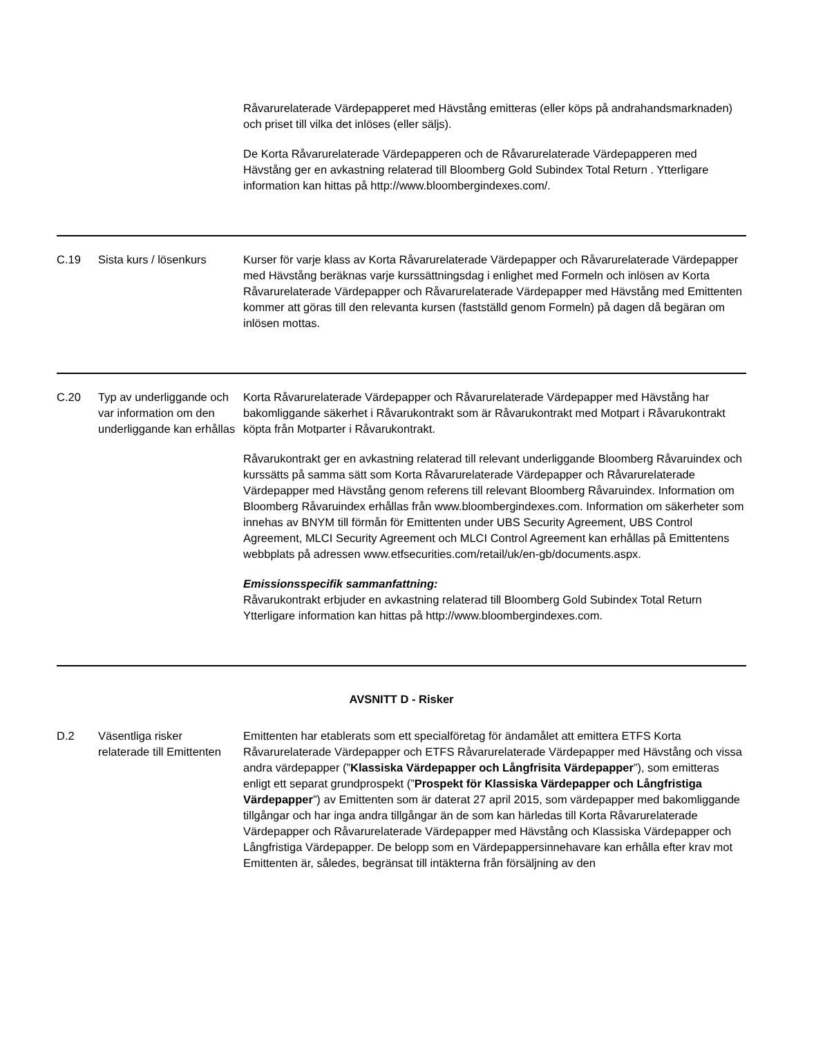| | | Råvarurelaterade Värdepapperet med Hävstång emitteras (eller köps på andrahandsmarknaden) och priset till vilka det inlöses (eller säljs). De Korta Råvarurelaterade Värdepapperen och de Råvarurelaterade Värdepapperen med Hävstång ger en avkastning relaterad till Bloomberg Gold Subindex Total Return . Ytterligare information kan hittas på http://www.bloombergindexes.com/. |
| C.19 | Sista kurs / lösenkurs | Kurser för varje klass av Korta Råvarurelaterade Värdepapper och Råvarurelaterade Värdepapper med Hävstång beräknas varje kurssättningsdag i enlighet med Formeln och inlösen av Korta Råvarurelaterade Värdepapper och Råvarurelaterade Värdepapper med Hävstång med Emittenten kommer att göras till den relevanta kursen (fastställd genom Formeln) på dagen då begäran om inlösen mottas. |
| C.20 | Typ av underliggande och var information om den underliggande kan erhållas | Korta Råvarurelaterade Värdepapper och Råvarurelaterade Värdepapper med Hävstång har bakomliggande säkerhet i Råvarukontrakt som är Råvarukontrakt med Motpart i Råvarukontrakt köpta från Motparter i Råvarukontrakt. Råvarukontrakt ger en avkastning relaterad till relevant underliggande Bloomberg Råvaruindex och kurssätts på samma sätt som Korta Råvarurelaterade Värdepapper och Råvarurelaterade Värdepapper med Hävstång genom referens till relevant Bloomberg Råvaruindex. Information om Bloomberg Råvaruindex erhållas från www.bloombergindexes.com. Information om säkerheter som innehas av BNYM till förmån för Emittenten under UBS Security Agreement, UBS Control Agreement, MLCI Security Agreement och MLCI Control Agreement kan erhållas på Emittentens webbplats på adressen www.etfsecurities.com/retail/uk/en-gb/documents.aspx. Emissionsspecifik sammanfattning: Råvarukontrakt erbjuder en avkastning relaterad till Bloomberg Gold Subindex Total Return Ytterligare information kan hittas på http://www.bloombergindexes.com. |
| AVSNITT D - Risker | | |
| D.2 | Väsentliga risker relaterade till Emittenten | Emittenten har etablerats som ett specialföretag för ändamålet att emittera ETFS Korta Råvarurelaterade Värdepapper och ETFS Råvarurelaterade Värdepapper med Hävstång och vissa andra värdepapper (” Klassiska Värdepapper och Långfrisita Värdepapper ”), som emitteras enligt ett separat grundprospekt (” Prospekt för Klassiska Värdepapper och Långfristiga Värdepapper ”) av Emittenten som är daterat 27 april 2015, som värdepapper med bakomliggande tillgångar och har inga andra tillgångar än de som kan härledas till Korta Råvarurelaterade Värdepapper och Råvarurelaterade Värdepapper med Hävstång och Klassiska Värdepapper och Långfristiga Värdepapper. De belopp som en Värdepappersinnehavare kan erhålla efter krav mot Emittenten är, således, begränsat till intäkterna från försäljning av den |